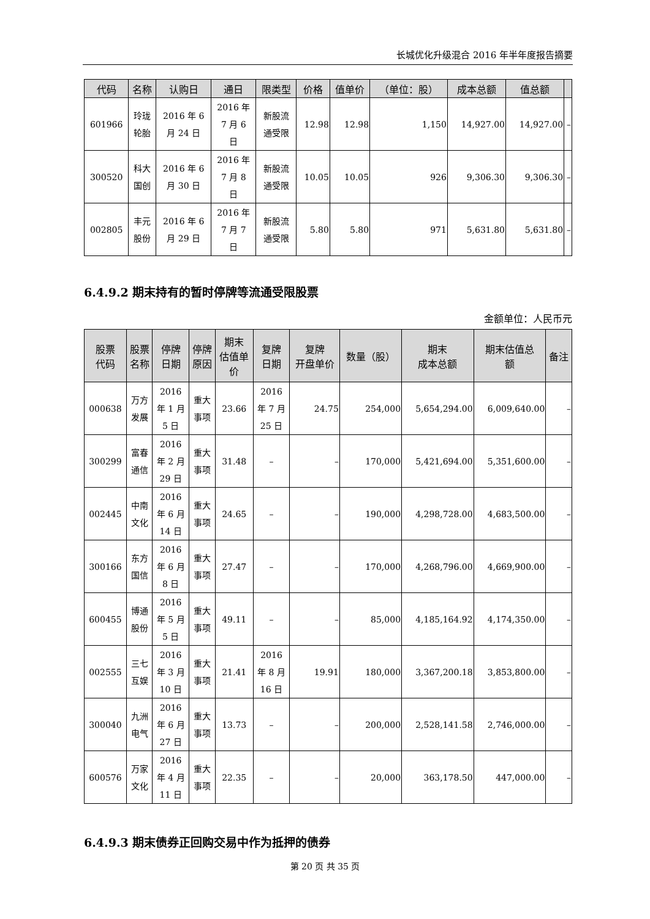长城优化升级混合 2016 年半年度报告摘要
| 代码 | 名称 | 认购日 | 通日 | 限类型 | 价格 | 值单价 | （单位：股） | 成本总额 | 值总额 | |
| --- | --- | --- | --- | --- | --- | --- | --- | --- | --- | --- |
| 601966 | 玲珑 轮胎 | 2016 年 6 月 24 日 | 2016 年 7 月 6 日 | 新股流 通受限 | 12.98 | 12.98 | 1,150 | 14,927.00 | 14,927.00 | – |
| 300520 | 科大 国创 | 2016 年 6 月 30 日 | 2016 年 7 月 8 日 | 新股流 通受限 | 10.05 | 10.05 | 926 | 9,306.30 | 9,306.30 | – |
| 002805 | 丰元 股份 | 2016 年 6 月 29 日 | 2016 年 7 月 7 日 | 新股流 通受限 | 5.80 | 5.80 | 971 | 5,631.80 | 5,631.80 | – |
6.4.9.2 期末持有的暂时停牌等流通受限股票
金额单位：人民币元
| 股票 代码 | 股票 名称 | 停牌 日期 | 停牌 原因 | 期末 估值单 价 | 复牌 日期 | 复牌 开盘单价 | 数量（股） | 期末 成本总额 | 期末估值总 额 | 备注 |
| --- | --- | --- | --- | --- | --- | --- | --- | --- | --- | --- |
| 000638 | 万方 发展 | 2016 年 1 月 5 日 | 重大 事项 | 23.66 | 2016 年 7 月 25 日 | 24.75 | 254,000 | 5,654,294.00 | 6,009,640.00 | – |
| 300299 | 富春 通信 | 2016 年 2 月 29 日 | 重大 事项 | 31.48 | – | – | 170,000 | 5,421,694.00 | 5,351,600.00 | – |
| 002445 | 中南 文化 | 2016 年 6 月 14 日 | 重大 事项 | 24.65 | – | – | 190,000 | 4,298,728.00 | 4,683,500.00 | – |
| 300166 | 东方 国信 | 2016 年 6 月 8 日 | 重大 事项 | 27.47 | – | – | 170,000 | 4,268,796.00 | 4,669,900.00 | – |
| 600455 | 博通 股份 | 2016 年 5 月 5 日 | 重大 事项 | 49.11 | – | – | 85,000 | 4,185,164.92 | 4,174,350.00 | – |
| 002555 | 三七 互娱 | 2016 年 3 月 10 日 | 重大 事项 | 21.41 | 2016 年 8 月 16 日 | 19.91 | 180,000 | 3,367,200.18 | 3,853,800.00 | – |
| 300040 | 九洲 电气 | 2016 年 6 月 27 日 | 重大 事项 | 13.73 | – | – | 200,000 | 2,528,141.58 | 2,746,000.00 | – |
| 600576 | 万家 文化 | 2016 年 4 月 11 日 | 重大 事项 | 22.35 | – | – | 20,000 | 363,178.50 | 447,000.00 | – |
6.4.9.3 期末债券正回购交易中作为抵押的债券
第 20 页 共 35 页